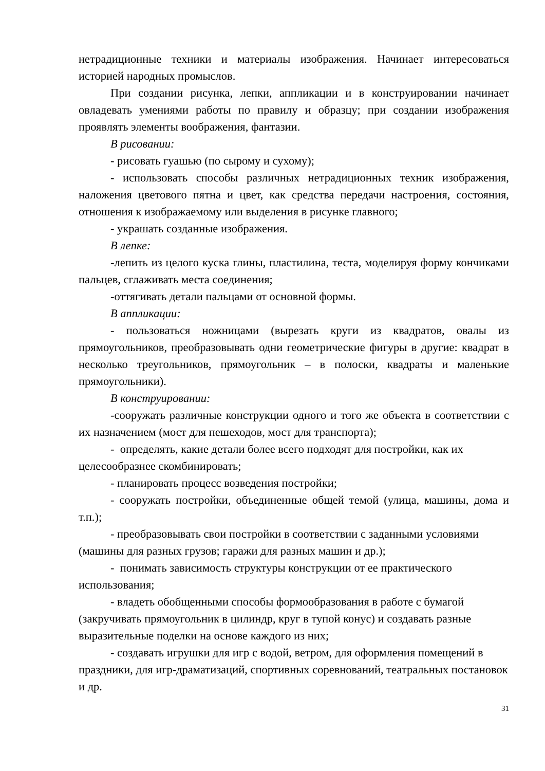нетрадиционные техники и материалы изображения. Начинает интересоваться историей народных промыслов.
При создании рисунка, лепки, аппликации и в конструировании начинает овладевать умениями работы по правилу и образцу; при создании изображения проявлять элементы воображения, фантазии.
В рисовании:
- рисовать гуашью (по сырому и сухому);
- использовать способы различных нетрадиционных техник изображения, наложения цветового пятна и цвет, как средства передачи настроения, состояния, отношения к изображаемому или выделения в рисунке главного;
- украшать созданные изображения.
В лепке:
-лепить из целого куска глины, пластилина, теста, моделируя форму кончиками пальцев, сглаживать места соединения;
-оттягивать детали пальцами от основной формы.
В аппликации:
- пользоваться ножницами (вырезать круги из квадратов, овалы из прямоугольников, преобразовывать одни геометрические фигуры в другие: квадрат в несколько треугольников, прямоугольник – в полоски, квадраты и маленькие прямоугольники).
В конструировании:
-сооружать различные конструкции одного и того же объекта в соответствии с их назначением (мост для пешеходов, мост для транспорта);
- определять, какие детали более всего подходят для постройки, как их целесообразнее скомбинировать;
- планировать процесс возведения постройки;
- сооружать постройки, объединенные общей темой (улица, машины, дома и т.п.);
- преобразовывать свои постройки в соответствии с заданными условиями (машины для разных грузов; гаражи для разных машин и др.);
- понимать зависимость структуры конструкции от ее практического использования;
- владеть обобщенными способы формообразования в работе с бумагой (закручивать прямоугольник в цилиндр, круг в тупой конус) и создавать разные выразительные поделки на основе каждого из них;
- создавать игрушки для игр с водой, ветром, для оформления помещений в праздники, для игр-драматизаций, спортивных соревнований, театральных постановок и др.
31